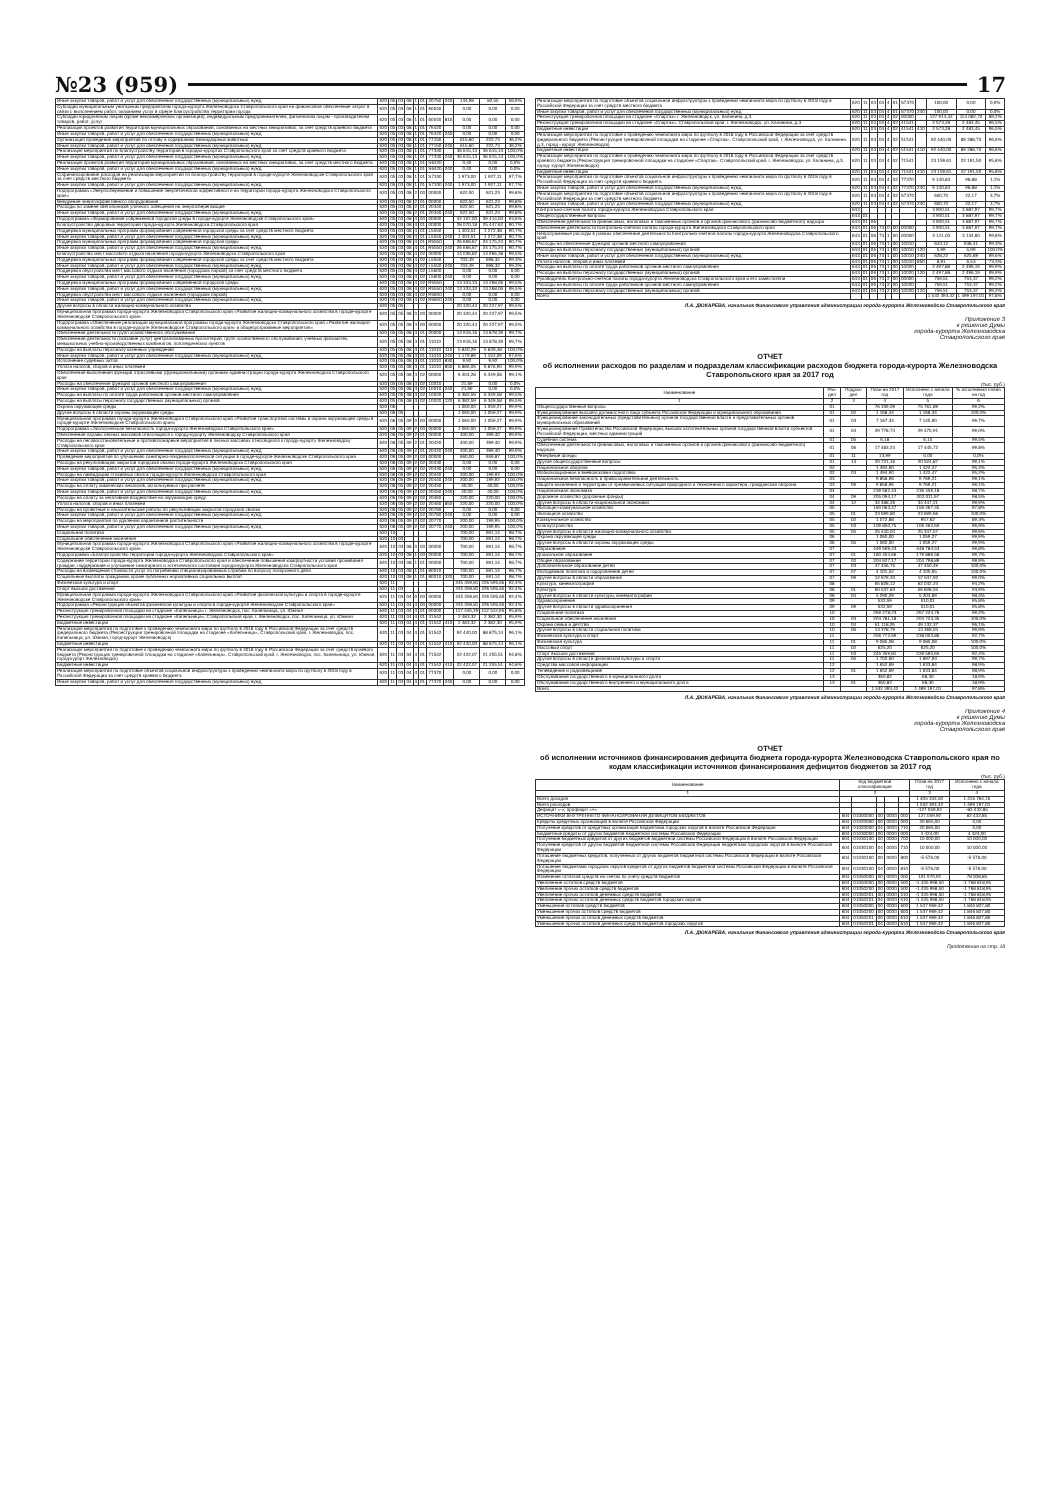№23 (959) 17
| Иные закупки товаров, работ и услуг для обеспечения государственных (муниципальных) нужд | 620 | 05 | 03 | 08 | 1 | 01 | 20750 | 240 | 144,98 | 82,55 | 56,9% |
| Субсидии муниципальным унитарным предприятиям города-курорта Железноводска Ставропольского края на финансовое обеспечение затрат в связи с выполнением работ, оказанием услуг в сфере благоустройства территории города | 620 | 05 | 03 | 08 | 1 | 01 | 60040 | | 0,00 | 0,00 | 0,00 |
| Субсидии юридическим лицам (кроме некоммерческих организаций), индивидуальным предпринимателям, физическим лицам - производителям товаров, работ, услуг | 620 | 05 | 03 | 08 | 1 | 01 | 60040 | 810 | 0,00 | 0,00 | 0,00 |
| Реализация проектов развития территорий муниципальных образований, основанных на местных инициативах, за счет средств краевого бюджета | 620 | 05 | 03 | 08 | 1 | 01 | 76420 | | 0,00 | 0,00 | 0,00 |
| Иные закупки товаров, работ и услуг для обеспечения государственных (муниципальных) нужд | 620 | 05 | 03 | 08 | 1 | 01 | 76420 | 240 | 0,00 | 0,00 | 0,00 |
| Организация проведения мероприятий по отлову и содержанию безнадзорных животных | 620 | 05 | 03 | 08 | 1 | 01 | 77150 | | 615,60 | 222,73 | 36,2% |
| Иные закупки товаров, работ и услуг для обеспечения государственных (муниципальных) нужд | 620 | 05 | 03 | 08 | 1 | 01 | 77150 | 240 | 615,60 | 222,73 | 36,2% |
| Реализация мероприятий по благоустройству территорий в городах-курортах Ставропольского края за счет средств краевого бюджета | 620 | 05 | 03 | 08 | 1 | 01 | 77330 | | 36 615,13 | 36 615,13 | 100,0% |
| Иные закупки товаров, работ и услуг для обеспечения государственных (муниципальных) нужд | 620 | 05 | 03 | 08 | 1 | 01 | 77330 | 240 | 36 615,13 | 36 615,13 | 100,0% |
| Реализация проектов развития территорий муниципальных образований, основанных на местных инициативах, за счет средств местного бюджета | 620 | 05 | 03 | 08 | 1 | 01 | S6420 | | 0,40 | 0,00 | 0,0% |
| Иные закупки товаров, работ и услуг для обеспечения государственных (муниципальных) нужд | 620 | 05 | 03 | 08 | 1 | 01 | S6420 | 240 | 0,40 | 0,00 | 0,0% |
| Софинансирование расходов на реализацию мероприятий по благоустройству территорий в городе-курорте Железноводске Ставропольского края за счет средств местного бюджета | 620 | 05 | 03 | 08 | 1 | 01 | S7330 | | 1 973,00 | 1 927,11 | 97,7% |
| Иные закупки товаров, работ и услуг для обеспечения государственных (муниципальных) нужд | 620 | 05 | 03 | 08 | 1 | 01 | S7330 | 240 | 1 973,00 | 1 927,11 | 97,7% |
| Подпрограмма «Энергосбережение и повышение энергетической эффективности на территории города-курорта Железноводска Ставропольского края» | 620 | 05 | 03 | 08 | 2 | 00 | 00000 | | 622,50 | 621,23 | 99,8% |
| Внедрение энергоэффективного оборудования | 620 | 05 | 03 | 08 | 2 | 01 | 00000 | | 622,50 | 621,23 | 99,8% |
| Расходы по замене светильников уличного освещения на энергосберегающие | 620 | 05 | 03 | 08 | 2 | 01 | 20340 | | 622,50 | 621,23 | 99,8% |
| Иные закупки товаров, работ и услуг для обеспечения государственных (муниципальных) нужд | 620 | 05 | 03 | 08 | 2 | 01 | 20340 | 240 | 622,50 | 621,23 | 99,8% |
| Подпрограмма «Формирование современной городской среды в городе-курорте Железноводске Ставропольского края» | 620 | 05 | 03 | 08 | 4 | 00 | 00000 | | 42 107,00 | 39 414,00 | 93,6% |
| Благоустройство дворовых территорий города-курорта Железноводска Ставропольского края | 620 | 05 | 03 | 08 | 4 | 01 | 00000 | | 28 070,18 | 25 447,62 | 90,7% |
| Поддержка муниципальных программ формирования современной городской среды за счет средств местного бюджета | 620 | 05 | 03 | 08 | 4 | 01 | L5550 | | 1 403,51 | 1 272,38 | 90,7% |
| Иные закупки товаров, работ и услуг для обеспечения государственных (муниципальных) нужд | 620 | 05 | 03 | 08 | 4 | 01 | L5550 | 240 | 1 403,51 | 1 272,38 | 90,7% |
| Поддержка муниципальных программ формирования современной городской среды | 620 | 05 | 03 | 08 | 4 | 01 | R5550 | | 26 666,67 | 24 175,24 | 90,7% |
| Иные закупки товаров, работ и услуг для обеспечения государственных (муниципальных) нужд | 620 | 05 | 03 | 08 | 4 | 01 | R5550 | 240 | 26 666,67 | 24 175,24 | 90,7% |
| Благоустройство мест массового отдыха населения города-курорта Железноводска Ставропольского края | 620 | 05 | 03 | 08 | 4 | 02 | 00000 | | 14 036,82 | 13 966,38 | 99,5% |
| Поддержка муниципальных программ формирования современной городской среды за счет средств местного бюджета | 620 | 05 | 03 | 08 | 4 | 02 | L5550 | | 703,49 | 698,32 | 99,3% |
| Иные закупки товаров, работ и услуг для обеспечения государственных (муниципальных) нужд | 620 | 05 | 03 | 08 | 4 | 02 | L5550 | 240 | 703,49 | 698,32 | 99,3% |
| Поддержка обустройства мест массового отдыха населения (городских парков) за счет средств местного бюджета | 620 | 05 | 03 | 08 | 4 | 02 | L5600 | | 0,00 | 0,00 | 0,00 |
| Иные закупки товаров, работ и услуг для обеспечения государственных (муниципальных) нужд | 620 | 05 | 03 | 08 | 4 | 02 | L5600 | 240 | 0,00 | 0,00 | 0,00 |
| Поддержка муниципальных программ формирования современной городской среды | 620 | 05 | 03 | 08 | 4 | 02 | R5550 | | 13 333,33 | 13 268,06 | 99,5% |
| Иные закупки товаров, работ и услуг для обеспечения государственных (муниципальных) нужд | 620 | 05 | 03 | 08 | 4 | 02 | R5550 | 240 | 13 333,33 | 13 268,06 | 99,5% |
| Поддержка обустройства мест массового отдыха населения (городских парков) | 620 | 05 | 03 | 08 | 4 | 02 | R5600 | | 0,00 | 0,00 | 0,00 |
| Иные закупки товаров, работ и услуг для обеспечения государственных (муниципальных) нужд | 620 | 05 | 03 | 08 | 4 | 02 | R5600 | 240 | 0,00 | 0,00 | 0,00 |
| Другие вопросы в области жилищно-коммунального хозяйства | 620 | 05 | 05 | | | | | | 20 320,44 | 20 227,97 | 99,5% |
| Муниципальная программа города-курорта Железноводска Ставропольского края «Развитие жилищно-коммунального хозяйства в городе-курорте Железноводске Ставропольского края» | 620 | 05 | 05 | 08 | 0 | 00 | 00000 | | 20 320,44 | 20 227,97 | 99,5% |
| Подпрограмма «Обеспечение реализации муниципальной программы города-курорта Железноводска Ставропольского края «Развитие жилищно-коммунального хозяйства в городе-курорте Железноводске Ставропольского края» и общепрограммные мероприятия» | 620 | 05 | 05 | 08 | 3 | 00 | 00000 | | 20 320,44 | 20 227,97 | 99,5% |
| Обеспечение деятельности групп хозяйственного обслуживания | 620 | 05 | 05 | 08 | 3 | 01 | 00000 | | 13 916,16 | 13 878,39 | 99,7% |
| Обеспечение деятельности (оказание услуг) централизованных бухгалтерий, групп хозяйственного обслуживания, учебных фильмотек, межшкольных учебно-производственных комбинатов, логопедических пунктов | 620 | 05 | 05 | 08 | 3 | 01 | 11010 | | 13 916,16 | 13 878,39 | 99,7% |
| Расходы на выплаты персоналу казенных учреждений | 620 | 05 | 05 | 08 | 3 | 01 | 11010 | 110 | 5 840,29 | 5 839,48 | 100,0% |
| Иные закупки товаров, работ и услуг для обеспечения государственных (муниципальных) нужд | 620 | 05 | 05 | 08 | 3 | 01 | 11010 | 240 | 1 179,89 | 1 152,09 | 97,6% |
| Исполнение судебных актов | 620 | 05 | 05 | 08 | 3 | 01 | 11010 | 830 | 9,92 | 9,92 | 100,0% |
| Уплата налогов, сборов и иных платежей | 620 | 05 | 05 | 08 | 3 | 01 | 11010 | 850 | 6 886,06 | 6 876,90 | 99,9% |
| Обеспечение выполнения функций отраслевыми (функциональными) органами администрации города-курорта Железноводска Ставропольского края | 620 | 05 | 05 | 08 | 3 | 02 | 00000 | | 6 404,28 | 6 349,58 | 99,1% |
| Расходы на обеспечение функций органов местного самоуправления | 620 | 05 | 05 | 08 | 3 | 02 | 10010 | | 21,69 | 0,00 | 0,0% |
| Иные закупки товаров, работ и услуг для обеспечения государственных (муниципальных) нужд | 620 | 05 | 05 | 08 | 3 | 02 | 10010 | 240 | 21,69 | 0,00 | 0,0% |
| Расходы на выплаты по оплате труда работников органов местного самоуправления | 620 | 05 | 05 | 08 | 3 | 02 | 10020 | | 6 382,59 | 6 349,58 | 99,5% |
| Расходы на выплаты персоналу государственных (муниципальных) органов | 620 | 05 | 05 | 08 | 3 | 02 | 10020 | 120 | 6 382,59 | 6 349,58 | 99,5% |
| Охрана окружающей среды | 620 | 06 | | | | | | | 1 060,00 | 1 059,27 | 99,9% |
| Другие вопросы в области охраны окружающей среды | 620 | 06 | 05 | | | | | | 1 060,00 | 1 059,27 | 99,9% |
| Муниципальная программа города-курорта Железноводска Ставропольского края «Развитие транспортной системы и охрана окружающей среды в городе-курорте Железноводске Ставропольского края» | 620 | 06 | 05 | 09 | 0 | 00 | 00000 | | 1 060,00 | 1 059,27 | 99,9% |
| Подпрограмма «Экологическая безопасность города-курорта Железноводска Ставропольского края» | 620 | 06 | 05 | 09 | 2 | 00 | 00000 | | 1 060,00 | 1 059,27 | 99,9% |
| Обеспечение охраны лесных массивов относящихся к городу-курорту Железноводску Ставропольского края | 620 | 06 | 05 | 09 | 2 | 01 | 00000 | | 400,00 | 399,40 | 99,9% |
| Расходы на лесовосстановительные и противопожарные мероприятия в лесных массивах относящихся к городу-курорту Железноводску Ставропольского края | 620 | 06 | 05 | 09 | 2 | 01 | 20420 | | 400,00 | 399,40 | 99,9% |
| Иные закупки товаров, работ и услуг для обеспечения государственных (муниципальных) нужд | 620 | 06 | 05 | 09 | 2 | 01 | 20420 | 240 | 400,00 | 399,40 | 99,9% |
| Проведение мероприятий по улучшению санитарно-эпидемиологической ситуации в городе-курорте Железноводске Ставропольского края | 620 | 06 | 05 | 09 | 2 | 02 | 00000 | | 660,00 | 659,87 | 100,0% |
| Расходы на рекультивацию закрытой городской свалки города-курорта Железноводска Ставропольского края | 620 | 06 | 05 | 09 | 2 | 02 | 20430 | | 0,00 | 0,00 | 0,00 |
| Иные закупки товаров, работ и услуг для обеспечения государственных (муниципальных) нужд | 620 | 06 | 05 | 09 | 2 | 02 | 20430 | 240 | 0,00 | 0,00 | 0,00 |
| Расходы на ликвидацию стихийных свалок города-курорта Железноводска Ставропольского края | 620 | 06 | 05 | 09 | 2 | 02 | 20440 | | 200,00 | 199,92 | 100,0% |
| Иные закупки товаров, работ и услуг для обеспечения государственных (муниципальных) нужд | 620 | 06 | 05 | 09 | 2 | 02 | 20440 | 240 | 200,00 | 199,92 | 100,0% |
| Расходы на оплату химических анализов, используемых при расчете | 620 | 06 | 05 | 09 | 2 | 02 | 20450 | | 40,00 | 40,00 | 100,0% |
| Иные закупки товаров, работ и услуг для обеспечения государственных (муниципальных) нужд | 620 | 06 | 05 | 09 | 2 | 02 | 20450 | 240 | 40,00 | 40,00 | 100,0% |
| Расходы на оплату за негативное воздействие на окружающую среду | 620 | 06 | 05 | 09 | 2 | 02 | 20460 | | 220,00 | 220,00 | 100,0% |
| Уплата налогов, сборов и иных платежей | 620 | 06 | 05 | 09 | 2 | 02 | 20460 | 850 | 220,00 | 220,00 | 100,0% |
| Расходы на проектные и изыскательские работы по рекультивации закрытой городской свалки | 620 | 06 | 05 | 09 | 2 | 02 | 20760 | | 0,00 | 0,00 | 0,00 |
| Иные закупки товаров, работ и услуг для обеспечения государственных (муниципальных) нужд | 620 | 06 | 05 | 09 | 2 | 02 | 20760 | 240 | 0,00 | 0,00 | 0,00 |
| Расходы на мероприятия по удалению карантинной растительности | 620 | 06 | 05 | 09 | 2 | 02 | 20770 | | 200,00 | 199,95 | 100,0% |
| Иные закупки товаров, работ и услуг для обеспечения государственных (муниципальных) нужд | 620 | 06 | 05 | 09 | 2 | 02 | 20770 | 240 | 200,00 | 199,95 | 100,0% |
| Социальная политика | 620 | 10 | | | | | | | 700,00 | 691,14 | 98,7% |
| Социальное обеспечение населения | 620 | 10 | 03 | | | | | | 700,00 | 691,14 | 98,7% |
| Муниципальная программа города-курорта Железноводска Ставропольского края «Развитие жилищно-коммунального хозяйства в городе-курорте Железноводске Ставропольского края» | 620 | 10 | 03 | 08 | 0 | 00 | 00000 | | 700,00 | 691,14 | 98,7% |
| Подпрограмма «Благоустройство территории города-курорта Железноводска Ставропольского края» | 620 | 10 | 03 | 08 | 1 | 00 | 00000 | | 700,00 | 691,14 | 98,7% |
| Содержание территории города-курорта Железноводска Ставропольского края и обеспечение повышения комфортности условий проживания граждан, поддержание и улучшение санитарного и эстетического состояния города-курорта Железноводска Ставропольского края | 620 | 10 | 03 | 08 | 1 | 01 | 00000 | | 700,00 | 691,14 | 98,7% |
| Расходы на возмещение стоимости услуг по погребению специализированным службам по вопросу похоронного дела | 620 | 10 | 03 | 08 | 1 | 01 | 80010 | | 700,00 | 691,14 | 98,7% |
| Социальные выплаты гражданам, кроме публичных нормативных социальных выплат | 620 | 10 | 03 | 08 | 1 | 01 | 80010 | 320 | 700,00 | 691,14 | 98,7% |
| Физическая культура и спорт | 620 | 11 | | | | | | | 245 359,81 | 226 595,65 | 92,4% |
| Спорт высших достижений | 620 | 11 | 03 | | | | | | 245 359,81 | 226 595,65 | 92,4% |
| Муниципальная программа города-курорта Железноводска Ставропольского края «Развитие физической культуры и спорта в городе-курорте Железноводске Ставропольского края» | 620 | 11 | 03 | 04 | 0 | 00 | 00000 | | 245 359,81 | 226 595,65 | 92,4% |
| Подпрограмма «Реконструкция объектов физической культуры и спорта в городе-курорте Железноводске Ставропольского края» | 620 | 11 | 03 | 04 | 4 | 00 | 00000 | | 245 359,81 | 226 595,65 | 92,4% |
| Реконструкция тренировочной площадки на стадионе «Капельница» г. Железноводск, пос. Капельница, ул. Южная | 620 | 11 | 03 | 04 | 4 | 01 | 00000 | | 117 445,39 | 112 512,95 | 95,8% |
| Реконструкция тренировочной площадки на стадионе «Капельница», Ставропольский край, г. Железноводск, пос. Капельница, ул. Южная | 620 | 11 | 03 | 04 | 4 | 01 | 41542 | | 2 483,32 | 2 382,30 | 95,9% |
| Бюджетные инвестиции | 620 | 11 | 03 | 04 | 4 | 01 | 41542 | 410 | 2 483,32 | 2 382,30 | 95,9% |
| Реализация мероприятий по подготовке к проведению чемпионата мира по футболу в 2018 году в Российской Федерации за счет средств федерального бюджета (Реконструкция тренировочной площадки на стадионе «Капельница», Ставропольский край, г. Железноводск, пос. Капельница, ул. Южная, город-курорт Железноводск) | 620 | 11 | 03 | 04 | 4 | 01 | 51542 | | 92 440,00 | 88 875,14 | 96,1% |
| Бюджетные инвестиции | 620 | 11 | 03 | 04 | 4 | 01 | 51542 | 410 | 92 440,00 | 88 875,14 | 96,1% |
| Реализация мероприятий по подготовке к проведению чемпионата мира по футболу в 2018 году в Российской Федерации за счет средств краевого бюджета (Реконструкция тренировочной площадки на стадионе «Капельница», Ставропольский край, г. Железноводск, пос. Капельница, ул. Южная, город-курорт Железноводск) | 620 | 11 | 03 | 04 | 4 | 01 | 71542 | | 22 422,07 | 21 255,51 | 94,8% |
| Бюджетные инвестиции | 620 | 11 | 03 | 04 | 4 | 01 | 71542 | 410 | 22 422,07 | 21 255,51 | 94,8% |
| Реализация мероприятий по подготовке объектов социальной инфраструктуры к проведению чемпионата мира по футболу в 2018 году в Российской Федерации за счет средств краевого бюджета | 620 | 11 | 03 | 04 | 4 | 01 | 77370 | | 0,00 | 0,00 | 0,00 |
| Иные закупки товаров, работ и услуг для обеспечения государственных (муниципальных) нужд | 620 | 11 | 03 | 04 | 4 | 01 | 77370 | 240 | 0,00 | 0,00 | 0,00 |
| Реализация мероприятий по подготовке объектов социальной инфраструктуры к проведению чемпионата мира по футболу в 2018 году в Российской Федерации за счет средств местного бюджета | 620 | 11 | 03 | 04 | 4 | 01 | S7370 | | 100,00 | 0,00 | 0,0% |
| Иные закупки товаров, работ и услуг для обеспечения государственных (муниципальных) нужд | 620 | 11 | 03 | 04 | 4 | 01 | S7370 | 240 | 100,00 | 0,00 | 0,0% |
| Реконструкция тренировочной площадки на стадионе «Спартак» г. Железноводск, ул. Калинина, д.3 | 620 | 11 | 03 | 04 | 4 | 02 | 00000 | | 127 914,42 | 114 082,70 | 89,2% |
| Реконструкция тренировочной площадки на стадионе «Спартак», Ставропольский край, г. Железноводск, ул. Калинина, д.3 | 620 | 11 | 03 | 04 | 4 | 02 | 41541 | | 2 573,28 | 2 483,45 | 96,5% |
| Бюджетные инвестиции | 620 | 11 | 03 | 04 | 4 | 02 | 41541 | 410 | 2 573,28 | 2 483,45 | 96,5% |
| Реализация мероприятий по подготовке к проведению чемпионата мира по футболу в 2018 году в Российской Федерации за счет средств федерального бюджета (Реконструкция тренировочной площадки на стадионе «Спартак», Ставропольский край, г. Железноводск, ул. Калинина, д.3, город - курорт Железноводск) | 620 | 11 | 03 | 04 | 4 | 02 | 51541 | | 92 440,00 | 89 288,70 | 96,6% |
| Бюджетные инвестиции | 620 | 11 | 03 | 04 | 4 | 02 | 51541 | 410 | 92 440,00 | 89 288,70 | 96,6% |
| Реализация мероприятий по подготовке к проведению чемпионата мира по футболу в 2018 году в Российской Федерации за счет средств краевого бюджета (Реконструкция тренировочной площадки на стадионе «Спартак», Ставропольский край, г. Железноводск, ул. Калинина, д.3, город- курорт Железноводск) | 620 | 11 | 03 | 04 | 4 | 02 | 71541 | | 23 159,61 | 22 191,50 | 95,8% |
| Бюджетные инвестиции | 620 | 11 | 03 | 04 | 4 | 02 | 71541 | 410 | 23 159,61 | 22 191,50 | 95,8% |
| Реализация мероприятий по подготовке объектов социальной инфраструктуры к проведению чемпионата мира по футболу в 2018 году в Российской Федерации за счет средств краевого бюджета | 620 | 11 | 03 | 04 | 4 | 02 | 77370 | | 9 140,83 | 96,88 | 1,1% |
| Иные закупки товаров, работ и услуг для обеспечения государственных (муниципальных) нужд | 620 | 11 | 03 | 04 | 4 | 02 | 77370 | 240 | 9 140,83 | 96,88 | 1,1% |
| Реализация мероприятий по подготовке объектов социальной инфраструктуры к проведению чемпионата мира по футболу в 2018 году в Российской Федерации за счет средств местного бюджета | 620 | 11 | 03 | 04 | 4 | 02 | S7370 | | 600,70 | 22,17 | 3,7% |
| Иные закупки товаров, работ и услуг для обеспечения государственных (муниципальных) нужд | 620 | 11 | 03 | 04 | 4 | 02 | S7370 | 240 | 600,70 | 22,17 | 3,7% |
| Контрольно-счетная палата города-курорта Железноводска Ставропольского края | 643 | | | | | | | | 3 900,51 | 3 887,97 | 99,7% |
| Общегосударственные вопросы | 643 | 01 | | | | | | | 3 900,51 | 3 887,97 | 99,7% |
| Обеспечение деятельности финансовых, налоговых и таможенных органов и органов финансового (финансово-бюджетного) надзора | 643 | 01 | 06 | | | | | | 3 900,51 | 3 887,97 | 99,7% |
| Обеспечение деятельности Контрольно-счетной палаты города-курорта Железноводска Ставропольского края | 643 | 01 | 06 | 73 | 0 | 00 | 00000 | | 3 900,51 | 3 887,97 | 99,7% |
| Непрограммные расходы в рамках обеспечения деятельности Контрольно-счетной палаты города-курорта Железноводска Ставропольского края | 643 | 01 | 06 | 73 | 1 | 00 | 00000 | | 3 141,00 | 3 134,60 | 99,8% |
| Расходы на обеспечение функций органов местного самоуправления | 643 | 01 | 06 | 73 | 1 | 00 | 10010 | | 643,12 | 638,41 | 99,3% |
| Расходы на выплаты персоналу государственных (муниципальных) органов | 643 | 01 | 06 | 73 | 1 | 00 | 10010 | 120 | 5,99 | 5,99 | 100,0% |
| Иные закупки товаров, работ и услуг для обеспечения государственных (муниципальных) нужд | 643 | 01 | 06 | 73 | 1 | 00 | 10010 | 240 | 628,22 | 625,89 | 99,6% |
| Уплата налогов, сборов и иных платежей | 643 | 01 | 06 | 73 | 1 | 00 | 10010 | 850 | 8,91 | 6,53 | 73,3% |
| Расходы на выплаты по оплате труда работников органов местного самоуправления | 643 | 01 | 06 | 73 | 1 | 00 | 10020 | | 2 497,88 | 2 496,19 | 99,9% |
| Расходы на выплаты персоналу государственных (муниципальных) органов | 643 | 01 | 06 | 73 | 1 | 00 | 10020 | 120 | 2 497,88 | 2 496,19 | 99,9% |
| Руководитель Контрольно-счетной палаты города-курорта Железноводска Ставропольского края и его заместители | 643 | 01 | 06 | 73 | 2 | 00 | 00000 | | 759,51 | 753,37 | 99,2% |
| Расходы на выплаты по оплате труда работников органов местного самоуправления | 643 | 01 | 06 | 73 | 2 | 00 | 10020 | | 759,51 | 753,37 | 99,2% |
| Расходы на выплаты персоналу государственных (муниципальных) органов | 643 | 01 | 06 | 73 | 2 | 00 | 10020 | 120 | 759,51 | 753,37 | 99,2% |
| Всего | | | | | | | | | 1 532 393,42 | 1 499 197,01 | 97,8% |
Л.А. ДЮКАРЕВА, начальник Финансового управления администрации города-курорта Железноводска Ставропольского края
Приложение 3
к решению Думы
города-курорта Железноводска
Ставропольского края
ОТЧЕТ
об исполнении расходов по разделам и подразделам классификации расходов бюджета города-курорта Железноводска Ставропольского края за 2017 год
(тыс. руб.)
| Наименование | Раз-дел | Подраз-дел | План на 2017 год | Исполнено с начала года | % исполнения плана на год |
| --- | --- | --- | --- | --- | --- |
| 1 | 2 | 3 | 4 | 5 | 6 |
| Общегосударственные вопросы | 01 | | 76 339,09 | 75 761,89 | 99,2% |
| Функционирование высшего должностного лица субъекта Российской Федерации и муниципального образования | 01 | 02 | 1 168,44 | 1 168,34 | 100,0% |
| Функционирование законодательных (представительных) органов государственной власти и представительных органов муниципальных образований | 01 | 03 | 7 167,34 | 7 145,90 | 99,7% |
| Функционирование Правительства Российской Федерации, высших исполнительных органов государственной власти субъектов Российской Федерации, местных администраций | 01 | 04 | 29 778,74 | 29 470,91 | 99,0% |
| Судебная система | 01 | 05 | 6,18 | 6,15 | 99,5% |
| Обеспечение деятельности финансовых, налоговых и таможенных органов и органов финансового (финансово-бюджетного) надзора | 01 | 06 | 17 483,24 | 17 445,72 | 99,8% |
| Резервные фонды | 01 | 11 | 13,99 | 0,00 | 0,0% |
| Другие общегосударственные вопросы | 01 | 13 | 20 721,16 | 20 524,87 | 99,1% |
| Национальная оборона | 02 | | 1 494,90 | 1 422,47 | 95,2% |
| Мобилизационная и вневойсковая подготовка | 02 | 03 | 1 494,90 | 1 422,47 | 95,2% |
| Национальная безопасность и правоохранительная деятельность | 03 | | 9 858,96 | 9 769,21 | 99,1% |
| Защита населения и территории от чрезвычайных ситуаций природного и техногенного характера, гражданская оборона | 03 | 09 | 9 858,96 | 9 769,21 | 99,1% |
| Национальная экономика | 04 | | 239 582,43 | 236 459,18 | 98,7% |
| Дорожное хозяйство (дорожные фонды) | 04 | 09 | 205 094,17 | 202 011,97 | 98,5% |
| Другие вопросы в области национальной экономики | 04 | 12 | 34 488,26 | 34 447,21 | 99,9% |
| Жилищно-коммунальное хозяйство | 05 | | 160 063,47 | 156 467,45 | 97,8% |
| Жилищное хозяйство | 05 | 01 | 23 699,80 | 23 699,66 | 100,0% |
| Коммунальное хозяйство | 05 | 02 | 1 072,88 | 957,62 | 89,3% |
| Благоустройство | 05 | 03 | 109 850,75 | 106 462,60 | 96,9% |
| Другие вопросы в области жилищно-коммунального хозяйства | 05 | 05 | 25 440,04 | 25 347,57 | 99,6% |
| Охрана окружающей среды | 06 | | 1 060,00 | 1 059,27 | 99,9% |
| Другие вопросы в области охраны окружающей среды | 06 | 05 | 1 060,00 | 1 059,27 | 99,9% |
| Образование | 07 | | 449 569,43 | 448 784,53 | 99,8% |
| Дошкольное образование | 07 | 01 | 180 404,66 | 179 886,58 | 99,7% |
| Общее образование | 07 | 02 | 204 927,17 | 204 798,89 | 99,9% |
| Дополнительное образование детей | 07 | 03 | 47 456,75 | 47 450,49 | 100,0% |
| Молодежная политика и оздоровление детей | 07 | 07 | 4 101,52 | 4 100,65 | 100,0% |
| Другие вопросы в области образования | 07 | 09 | 12 679,33 | 12 547,92 | 99,0% |
| Культура, кинематография | 08 | | 65 828,12 | 62 032,24 | 94,2% |
| Культура | 08 | 01 | 60 537,83 | 56 828,55 | 93,9% |
| Другие вопросы в области культуры, кинематографии | 08 | 04 | 5 290,29 | 5 203,69 | 98,4% |
| Здравоохранение | 09 | | 532,59 | 510,01 | 95,8% |
| Другие вопросы в области здравоохранения | 09 | 09 | 532,59 | 510,01 | 95,8% |
| Социальная политика | 10 | | 269 278,23 | 267 224,76 | 99,2% |
| Социальное обеспечение населения | 10 | 03 | 204 781,18 | 204 723,35 | 100,0% |
| Охрана семьи и детства | 10 | 04 | 51 118,26 | 49 132,37 | 96,1% |
| Другие вопросы в области социальной политики | 10 | 06 | 13 378,79 | 13 369,04 | 99,9% |
| Физическая культура и спорт | 11 | | 256 772,69 | 238 003,86 | 92,7% |
| Физическая культура | 11 | 01 | 9 085,08 | 9 085,08 | 100,0% |
| Массовый спорт | 11 | 02 | 625,20 | 625,20 | 100,0% |
| Спорт высших достижений | 11 | 03 | 245 359,81 | 226 595,65 | 92,4% |
| Другие вопросы в области физической культуры и спорта | 11 | 05 | 1 702,60 | 1 697,93 | 99,7% |
| Средства массовой информации | 12 | | 1 652,69 | 1 633,84 | 98,9% |
| Телевидение и радиовещание | 12 | 01 | 1 652,69 | 1 633,84 | 98,9% |
| Обслуживание государственного и муниципального долга | 13 | | 360,82 | 68,30 | 18,9% |
| Обслуживание государственного внутреннего и муниципального долга | 13 | 01 | 360,82 | 68,30 | 18,9% |
| Всего | | | 1 532 393,42 | 1 499 197,01 | 97,8% |
Л.А. ДЮКАРЕВА, начальник Финансового управления администрации города-курорта Железноводска Ставропольского края
Приложение 4
к решению Думы
города-курорта Железноводска
Ставропольского края
ОТЧЕТ
об исполнении источников финансирования дефицита бюджета города-курорта Железноводска Ставропольского края по кодам классификации источников финансирования дефицитов бюджетов за 2017 год
(тыс. руб.)
| Наименование | Код бюджетной классификации | | | | | План на 2017 год | Исполнено с начала года |
| --- | --- | --- | --- | --- | --- | --- | --- |
| 1 | 2 | | | | | 3 | 4 |
| Всего доходов | | | | | | 1 405 333,50 | 1 416 764,16 |
| Всего расходов | | | | | | 1 532 393,42 | 1 499 197,01 |
| Дефицит «-»; профицит «+» | | | | | | -127 059,92 | -82 432,85 |
| ИСТОЧНИКИ ВНУТРЕННЕГО ФИНАНСИРОВАНИЯ ДЕФИЦИТОВ БЮДЖЕТОВ | 604 | 01000000 | 00 | 0000 | 000 | 127 059,92 | 82 432,85 |
| Кредиты кредитных организаций в валюте Российской Федерации | 604 | 01020000 | 00 | 0000 | 000 | 20 665,00 | 0,00 |
| Получение кредитов от кредитных организаций бюджетами городских округов в валюте Российской Федерации | 604 | 01020000 | 04 | 0000 | 710 | 20 665,00 | 0,00 |
| Бюджетные кредиты от других бюджетов бюджетной системы Российской Федерации | 604 | 01030000 | 00 | 0000 | 000 | 4 424,00 | 4 424,00 |
| Получение бюджетных кредитов от других бюджетов бюджетной системы Российской Федерации в валюте Российской Федерации | 604 | 01030100 | 00 | 0000 | 700 | 10 000,00 | 10 000,00 |
| Получение кредитов от других бюджетов бюджетной системы Российской Федерации бюджетами городских округов в валюте Российской Федерации | 604 | 01030100 | 04 | 0000 | 710 | 10 000,00 | 10 000,00 |
| Погашение бюджетных кредитов, полученных от других бюджетов бюджетной системы Российской Федерации в валюте Российской Федерации | 604 | 01030100 | 00 | 0000 | 800 | -5 576,00 | -5 576,00 |
| Погашение бюджетами городских округов кредитов от других бюджетов бюджетной системы Российской Федерации в валюте Российской Федерации | 604 | 01030100 | 04 | 0000 | 810 | -5 576,00 | -5 576,00 |
| Изменение остатков средств на счетах по учету средств бюджетов | 604 | 01050000 | 00 | 0000 | 000 | 101 970,92 | 78 008,85 |
| Увеличение остатков средств бюджетов | 604 | 01050000 | 00 | 0000 | 500 | -1 435 998,50 | -1 768 818,95 |
| Увеличение прочих остатков средств бюджетов | 604 | 01050200 | 00 | 0000 | 500 | -1 435 998,50 | -1 768 818,95 |
| Увеличение прочих остатков денежных средств бюджетов | 604 | 01050201 | 00 | 0000 | 510 | -1 435 998,50 | -1 768 818,95 |
| Увеличение прочих остатков денежных средств бюджетов городских округов | 604 | 01050201 | 04 | 0000 | 510 | -1 435 998,50 | -1 768 818,95 |
| Уменьшение остатков средств бюджетов | 604 | 01050000 | 00 | 0000 | 600 | 1 537 969,42 | 1 846 827,80 |
| Уменьшение прочих остатков средств бюджетов | 604 | 01050200 | 00 | 0000 | 600 | 1 537 969,42 | 1 846 827,80 |
| Уменьшение прочих остатков денежных средств бюджетов | 604 | 01050201 | 00 | 0000 | 610 | 1 537 969,42 | 1 846 827,80 |
| Уменьшение прочих остатков денежных средств бюджетов городских округов | 604 | 01050201 | 04 | 0000 | 610 | 1 537 969,42 | 1 846 827,80 |
Л.А. ДЮКАРЕВА, начальник Финансового управления администрации города-курорта Железноводска Ставропольского края
Продолжение на стр. 18